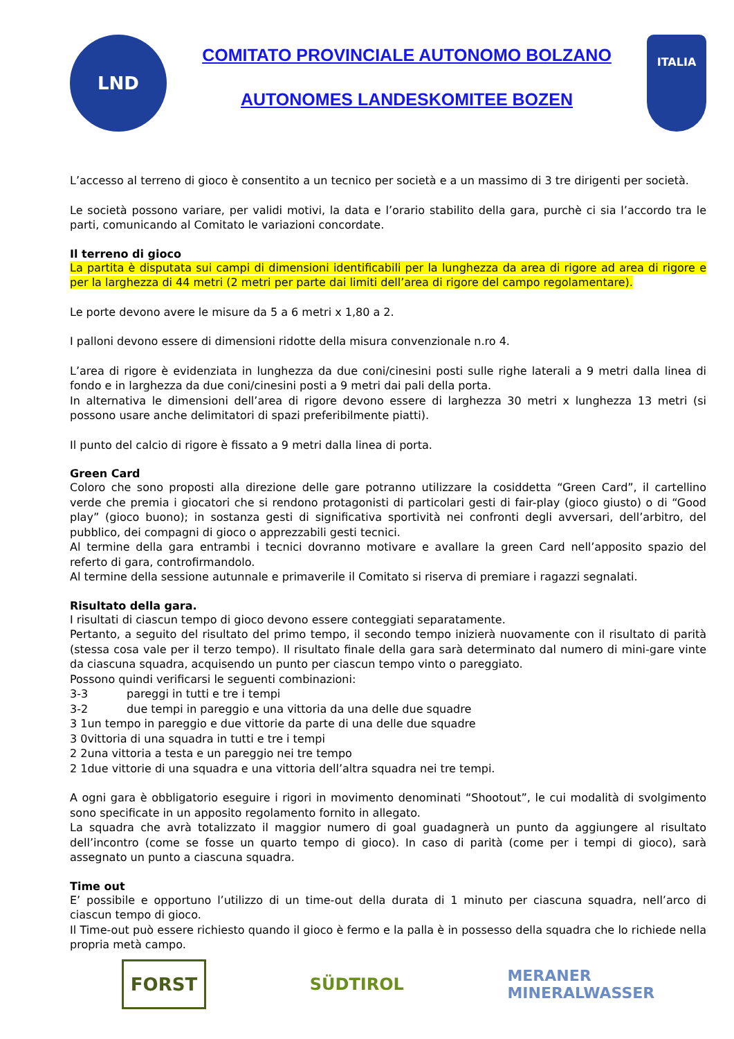LND
COMITATO PROVINCIALE AUTONOMO BOLZANO
AUTONOMES LANDESKOMITEE BOZEN
ITALIA
L’accesso al terreno di gioco è consentito a un tecnico per società e a un massimo di 3 tre dirigenti per società.
Le società possono variare, per validi motivi, la data e l’orario stabilito della gara, purchè ci sia l’accordo tra le parti, comunicando al Comitato le variazioni concordate.
Il terreno di gioco
La partita è disputata sui campi di dimensioni identificabili per la lunghezza da area di rigore ad area di rigore e per la larghezza di 44 metri (2 metri per parte dai limiti dell’area di rigore del campo regolamentare).
Le porte devono avere le misure da 5 a 6 metri x 1,80 a 2.
I palloni devono essere di dimensioni ridotte della misura convenzionale n.ro 4.
L’area di rigore è evidenziata in lunghezza da due coni/cinesini posti sulle righe laterali a 9 metri dalla linea di fondo e in larghezza da due coni/cinesini posti a 9 metri dai pali della porta.
In alternativa le dimensioni dell’area di rigore devono essere di larghezza 30 metri x lunghezza 13 metri (si possono usare anche delimitatori di spazi preferibilmente piatti).
Il punto del calcio di rigore è fissato a 9 metri dalla linea di porta.
Green Card
Coloro che sono proposti alla direzione delle gare potranno utilizzare la cosiddetta “Green Card”, il cartellino verde che premia i giocatori che si rendono protagonisti di particolari gesti di fair-play (gioco giusto) o di “Good play” (gioco buono); in sostanza gesti di significativa sportività nei confronti degli avversari, dell’arbitro, del pubblico, dei compagni di gioco o apprezzabili gesti tecnici.
Al termine della gara entrambi i tecnici dovranno motivare e avallare la green Card nell’apposito spazio del referto di gara, controfirmandolo.
Al termine della sessione autunnale e primaverile il Comitato si riserva di premiare i ragazzi segnalati.
Risultato della gara.
I risultati di ciascun tempo di gioco devono essere conteggiati separatamente.
Pertanto, a seguito del risultato del primo tempo, il secondo tempo inizierà nuovamente con il risultato di parità (stessa cosa vale per il terzo tempo). Il risultato finale della gara sarà determinato dal numero di mini-gare vinte da ciascuna squadra, acquisendo un punto per ciascun tempo vinto o pareggiato.
Possono quindi verificarsi le seguenti combinazioni:
3-3 pareggi in tutti e tre i tempi
3-2 due tempi in pareggio e una vittoria da una delle due squadre
3 1un tempo in pareggio e due vittorie da parte di una delle due squadre
3 0vittoria di una squadra in tutti e tre i tempi
2 2una vittoria a testa e un pareggio nei tre tempo
2 1due vittorie di una squadra e una vittoria dell’altra squadra nei tre tempi.
A ogni gara è obbligatorio eseguire i rigori in movimento denominati “Shootout”, le cui modalità di svolgimento sono specificate in un apposito regolamento fornito in allegato.
La squadra che avrà totalizzato il maggior numero di goal guadagnerà un punto da aggiungere al risultato dell’incontro (come se fosse un quarto tempo di gioco). In caso di parità (come per i tempi di gioco), sarà assegnato un punto a ciascuna squadra.
Time out
E’ possibile e opportuno l’utilizzo di un time-out della durata di 1 minuto per ciascuna squadra, nell’arco di ciascun tempo di gioco.
Il Time-out può essere richiesto quando il gioco è fermo e la palla è in possesso della squadra che lo richiede nella propria metà campo.
FORST SÜDTIROL MERANER
MINERALWASSER